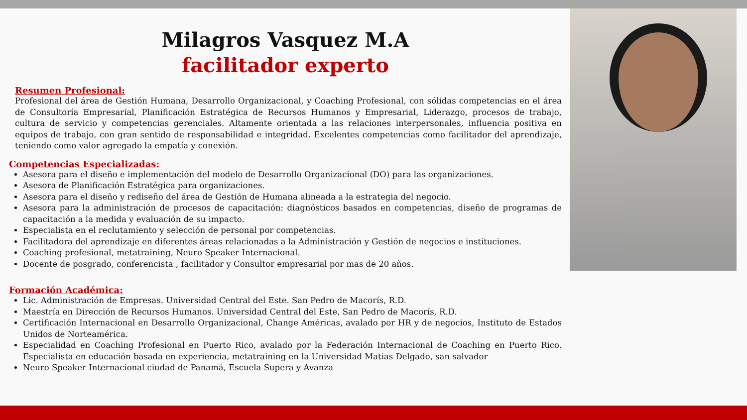Milagros Vasquez M.A
facilitador experto
Resumen Profesional:
Profesional del área de Gestión Humana, Desarrollo Organizacional, y Coaching Profesional, con sólidas competencias en el área de Consultoría Empresarial, Planificación Estratégica de Recursos Humanos y Empresarial, Liderazgo, procesos de trabajo, cultura de servicio y competencias gerenciales. Altamente orientada a las relaciones interpersonales, influencia positiva en equipos de trabajo, con gran sentido de responsabilidad e integridad. Excelentes competencias como facilitador del aprendizaje, teniendo como valor agregado la empatía y conexión.
Competencias Especializadas:
Asesora para el diseño e implementación del modelo de Desarrollo Organizacional (DO) para las organizaciones.
Asesora de Planificación Estratégica para organizaciones.
Asesora para el diseño y rediseño del área de Gestión de Humana alineada a la estrategia del negocio.
Asesora para la administración de procesos de capacitación: diagnósticos basados en competencias, diseño de programas de capacitación a la medida y evaluación de su impacto.
Especialista en el reclutamiento y selección de personal por competencias.
Facilitadora del aprendizaje en diferentes áreas relacionadas a la Administración y Gestión de negocios e instituciones.
Coaching profesional, metatraining, Neuro Speaker Internacional.
Docente de posgrado, conferencista , facilitador y Consultor empresarial por mas de 20 años.
Formación Académica:
Lic. Administración de Empresas. Universidad Central del Este. San Pedro de Macorís, R.D.
Maestría en Dirección de Recursos Humanos. Universidad Central del Este, San Pedro de Macorís, R.D.
Certificación Internacional en Desarrollo Organizacional, Change Américas, avalado por HR y de negocios, Instituto de Estados Unidos de Norteamérica.
Especialidad en Coaching Profesional en Puerto Rico, avalado por la Federación Internacional de Coaching en Puerto Rico. Especialista en educación basada en experiencia, metatraining en la Universidad Matias Delgado, san salvador
Neuro Speaker Internacional ciudad de Panamá, Escuela Supera y Avanza